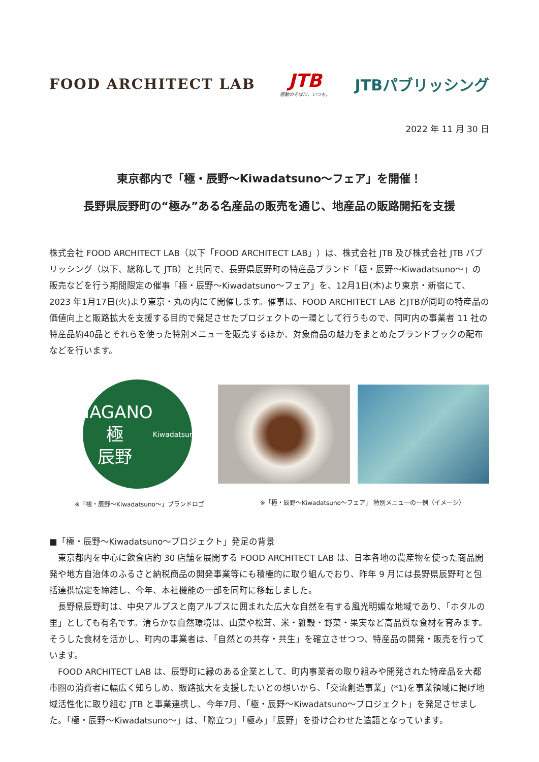FOOD ARCHITECT LAB
JTB
感動のそばに、いつも。
JTBパブリッシング
2022 年 11 月 30 日
東京都内で「極・辰野～Kiwadatsuno～フェア」を開催！
長野県辰野町の“極み”ある名産品の販売を通じ、地産品の販路開拓を支援
株式会社 FOOD ARCHITECT LAB（以下「FOOD ARCHITECT LAB」）は、株式会社 JTB 及び株式会社 JTB パブリッシング（以下、総称して JTB）と共同で、長野県辰野町の特産品ブランド「極・辰野～Kiwadatsuno～」の販売などを行う期間限定の催事「極・辰野～Kiwadatsuno～フェア」を、12月1日(木)より東京・新宿にて、2023 年1月17日(火)より東京・丸の内にて開催します。催事は、FOOD ARCHITECT LAB とJTBが同町の特産品の価値向上と販路拡大を支援する目的で発足させたプロジェクトの一環として行うもので、同町内の事業者 11 社の特産品約40品とそれらを使った特別メニューを販売するほか、対象商品の魅力をまとめたブランドブックの配布などを行います。
NAGANO
極
辰野
Kiwadatsuno
※「極・辰野～Kiwadatsuno～」ブランドロゴ ※「極・辰野～Kiwadatsuno～フェア」 特別メニューの一例（イメージ）
■「極・辰野～Kiwadatsuno～プロジェクト」発足の背景
　東京都内を中心に飲食店約 30 店舗を展開する FOOD ARCHITECT LAB は、日本各地の農産物を使った商品開発や地方自治体のふるさと納税商品の開発事業等にも積極的に取り組んでおり、昨年 9 月には長野県辰野町と包括連携協定を締結し、今年、本社機能の一部を同町に移転しました。
　長野県辰野町は、中央アルプスと南アルプスに囲まれた広大な自然を有する風光明媚な地域であり、「ホタルの里」としても有名です。清らかな自然環境は、山菜や松茸、米・雑穀・野菜・果実など高品質な食材を育みます。そうした食材を活かし、町内の事業者は、「自然との共存・共生」を確立させつつ、特産品の開発・販売を行っています。
　FOOD ARCHITECT LAB は、辰野町に縁のある企業として、町内事業者の取り組みや開発された特産品を大都市圏の消費者に幅広く知らしめ、販路拡大を支援したいとの想いから、「交流創造事業」(*1)を事業領域に掲げ地域活性化に取り組む JTB と事業連携し、今年7月、「極・辰野～Kiwadatsuno～プロジェクト」を発足させました。「極・辰野～Kiwadatsuno～」は、「際立つ」「極み」「辰野」を掛け合わせた造語となっています。